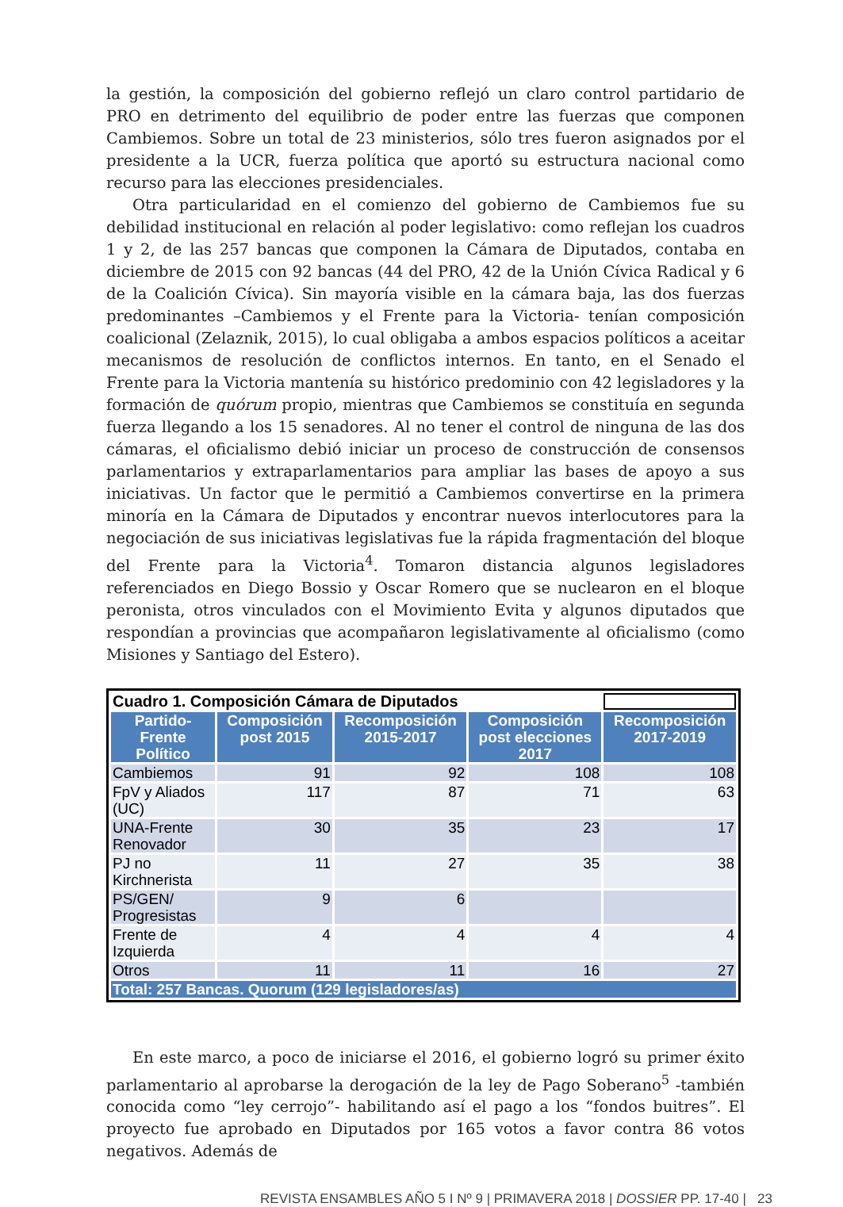la gestión, la composición del gobierno reflejó un claro control partidario de PRO en detrimento del equilibrio de poder entre las fuerzas que componen Cambiemos. Sobre un total de 23 ministerios, sólo tres fueron asignados por el presidente a la UCR, fuerza política que aportó su estructura nacional como recurso para las elecciones presidenciales.
Otra particularidad en el comienzo del gobierno de Cambiemos fue su debilidad institucional en relación al poder legislativo: como reflejan los cuadros 1 y 2, de las 257 bancas que componen la Cámara de Diputados, contaba en diciembre de 2015 con 92 bancas (44 del PRO, 42 de la Unión Cívica Radical y 6 de la Coalición Cívica). Sin mayoría visible en la cámara baja, las dos fuerzas predominantes –Cambiemos y el Frente para la Victoria- tenían composición coalicional (Zelaznik, 2015), lo cual obligaba a ambos espacios políticos a aceitar mecanismos de resolución de conflictos internos. En tanto, en el Senado el Frente para la Victoria mantenía su histórico predominio con 42 legisladores y la formación de quórum propio, mientras que Cambiemos se constituía en segunda fuerza llegando a los 15 senadores. Al no tener el control de ninguna de las dos cámaras, el oficialismo debió iniciar un proceso de construcción de consensos parlamentarios y extraparlamentarios para ampliar las bases de apoyo a sus iniciativas. Un factor que le permitió a Cambiemos convertirse en la primera minoría en la Cámara de Diputados y encontrar nuevos interlocutores para la negociación de sus iniciativas legislativas fue la rápida fragmentación del bloque del Frente para la Victoria<sup>4</sup>. Tomaron distancia algunos legisladores referenciados en Diego Bossio y Oscar Romero que se nuclearon en el bloque peronista, otros vinculados con el Movimiento Evita y algunos diputados que respondían a provincias que acompañaron legislativamente al oficialismo (como Misiones y Santiago del Estero).
| Cuadro 1. Composición Cámara de Diputados | | | | |
| Partido-Frente Político | Composición post 2015 | Recomposición 2015-2017 | Composición post elecciones 2017 | Recomposición 2017-2019 |
| Cambiemos | 91 | 92 | 108 | 108 |
| FpV y Aliados (UC) | 117 | 87 | 71 | 63 |
| UNA-Frente Renovador | 30 | 35 | 23 | 17 |
| PJ no Kirchnerista | 11 | 27 | 35 | 38 |
| PS/GEN/ Progresistas | 9 | 6 | | |
| Frente de Izquierda | 4 | 4 | 4 | 4 |
| Otros | 11 | 11 | 16 | 27 |
| Total: 257 Bancas. Quorum (129 legisladores/as) | | | | |
En este marco, a poco de iniciarse el 2016, el gobierno logró su primer éxito parlamentario al aprobarse la derogación de la ley de Pago Soberano<sup>5</sup> -también conocida como “ley cerrojo”- habilitando así el pago a los “fondos buitres”. El proyecto fue aprobado en Diputados por 165 votos a favor contra 86 votos negativos. Además de
REVISTA ENSAMBLES AÑO 5 I Nº 9 | PRIMAVERA 2018 | DOSSIER PP. 17-40 | 23